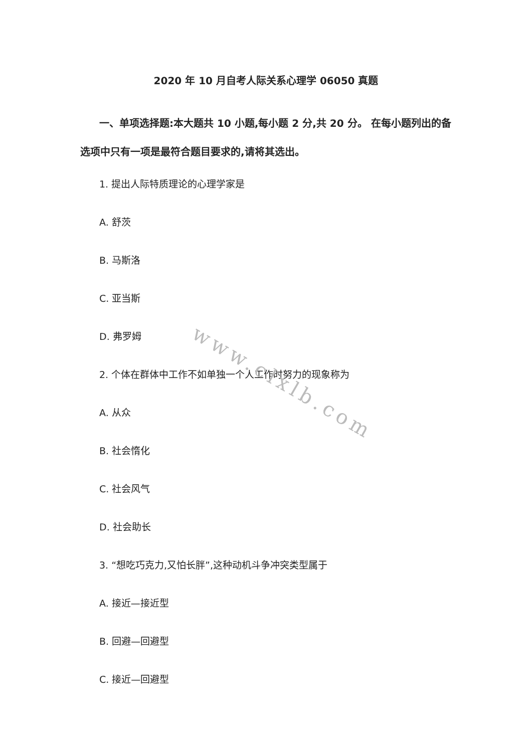2020 年 10 月自考人际关系心理学 06050 真题
一、单项选择题:本大题共 10 小题,每小题 2 分,共 20 分。 在每小题列出的备选项中只有一项是最符合题目要求的,请将其选出。
1. 提出人际特质理论的心理学家是
A. 舒茨
B. 马斯洛
C. 亚当斯
D. 弗罗姆
2. 个体在群体中工作不如单独一个人工作时努力的现象称为
A. 从众
B. 社会惰化
C. 社会风气
D. 社会助长
3. “想吃巧克力,又怕长胖”,这种动机斗争冲突类型属于
A. 接近—接近型
B. 回避—回避型
C. 接近—回避型
www.clxlb.com